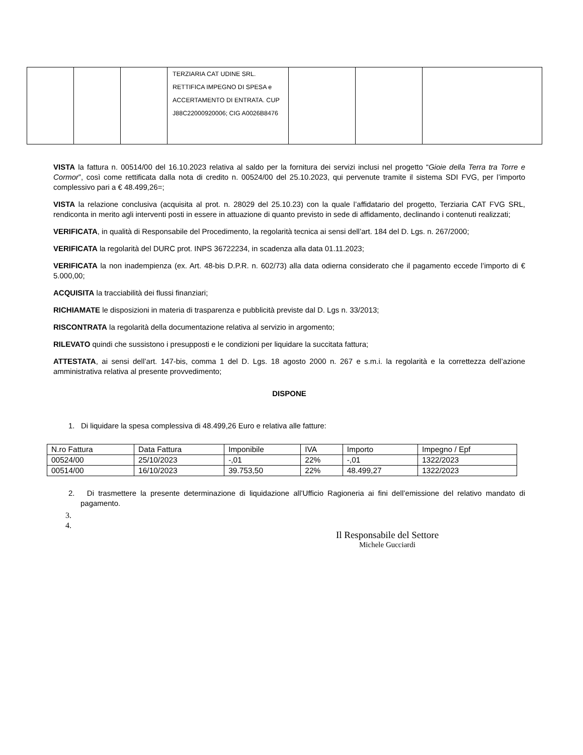| | | | TERZIARIA CAT UDINE SRL. RETTIFICA IMPEGNO DI SPESA e ACCERTAMENTO DI ENTRATA. CUP J88C22000920006; CIG A0026B8476 | | | |
VISTA la fattura n. 00514/00 del 16.10.2023 relativa al saldo per la fornitura dei servizi inclusi nel progetto “Gioie della Terra tra Torre e Cormor”, così come rettificata dalla nota di credito n. 00524/00 del 25.10.2023, qui pervenute tramite il sistema SDI FVG, per l’importo complessivo pari a € 48.499,26=;
VISTA la relazione conclusiva (acquisita al prot. n. 28029 del 25.10.23) con la quale l’affidatario del progetto, Terziaria CAT FVG SRL, rendiconta in merito agli interventi posti in essere in attuazione di quanto previsto in sede di affidamento, declinando i contenuti realizzati;
VERIFICATA, in qualità di Responsabile del Procedimento, la regolarità tecnica ai sensi dell’art. 184 del D. Lgs. n. 267/2000;
VERIFICATA la regolarità del DURC prot. INPS 36722234, in scadenza alla data 01.11.2023;
VERIFICATA la non inadempienza (ex. Art. 48-bis D.P.R. n. 602/73) alla data odierna considerato che il pagamento eccede l’importo di € 5.000,00;
ACQUISITA la tracciabilità dei flussi finanziari;
RICHIAMATE le disposizioni in materia di trasparenza e pubblicità previste dal D. Lgs n. 33/2013;
RISCONTRATA la regolarità della documentazione relativa al servizio in argomento;
RILEVATO quindi che sussistono i presupposti e le condizioni per liquidare la succitata fattura;
ATTESTATA, ai sensi dell’art. 147-bis, comma 1 del D. Lgs. 18 agosto 2000 n. 267 e s.m.i. la regolarità e la correttezza dell’azione amministrativa relativa al presente provvedimento;
DISPONE
1. Di liquidare la spesa complessiva di 48.499,26 Euro e relativa alle fatture:
| N.ro Fattura | Data Fattura | Imponibile | IVA | Importo | Impegno / Epf |
| 00524/00 | 25/10/2023 | -,01 | 22% | -,01 | 1322/2023 |
| 00514/00 | 16/10/2023 | 39.753,50 | 22% | 48.499,27 | 1322/2023 |
2. Di trasmettere la presente determinazione di liquidazione all’Ufficio Ragioneria ai fini dell’emissione del relativo mandato di pagamento.
3.
4.
Il Responsabile del Settore
Michele Gucciardi